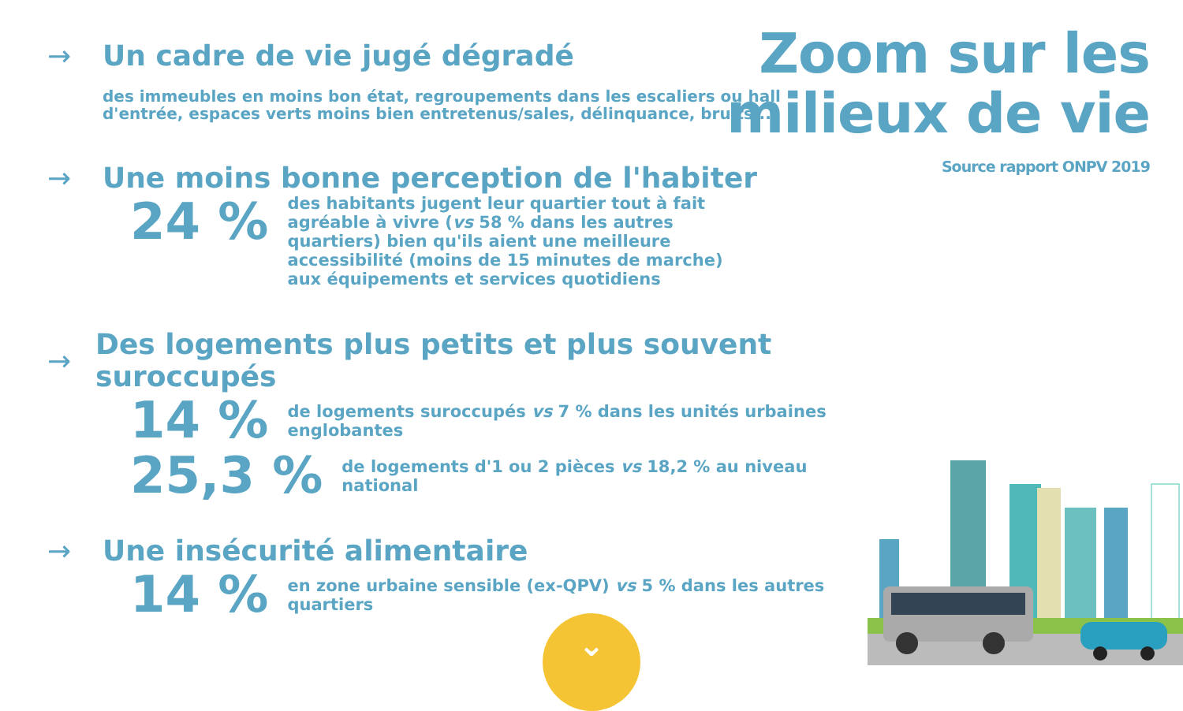Zoom sur les
milieux de vie
Source rapport ONPV 2019
→ Un cadre de vie jugé dégradé
des immeubles en moins bon état, regroupements dans les escaliers ou hall d'entrée, espaces verts moins bien entretenus/sales, délinquance, bruits...
→ Une moins bonne perception de l'habiter
24 %
des habitants jugent leur quartier tout à fait agréable à vivre (vs 58 % dans les autres quartiers) bien qu'ils aient une meilleure accessibilité (moins de 15 minutes de marche) aux équipements et services quotidiens
→ Des logements plus petits et plus souvent suroccupés
14 %
de logements suroccupés vs 7 % dans les unités urbaines englobantes
25,3 %
de logements d'1 ou 2 pièces vs 18,2 % au niveau national
→ Une insécurité alimentaire
14 %
en zone urbaine sensible (ex-QPV) vs 5 % dans les autres quartiers
⌄